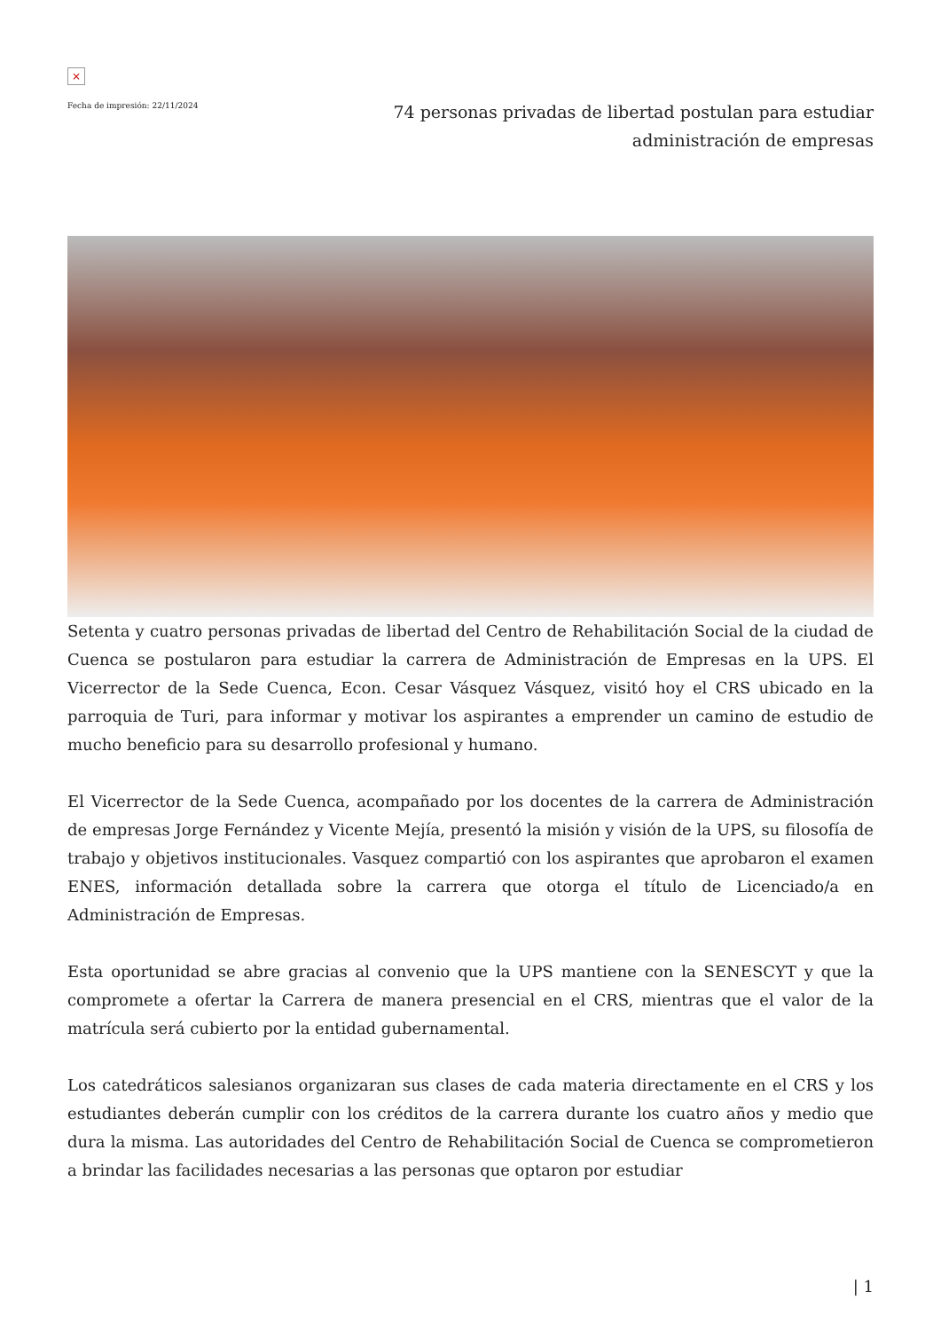×
Fecha de impresión: 22/11/2024
74 personas privadas de libertad postulan para estudiar administración de empresas
Setenta y cuatro personas privadas de libertad del Centro de Rehabilitación Social de la ciudad de Cuenca se postularon para estudiar la carrera de Administración de Empresas en la UPS. El Vicerrector de la Sede Cuenca, Econ. Cesar Vásquez Vásquez, visitó hoy el CRS ubicado en la parroquia de Turi, para informar y motivar los aspirantes a emprender un camino de estudio de mucho beneficio para su desarrollo profesional y humano.
El Vicerrector de la Sede Cuenca, acompañado por los docentes de la carrera de Administración de empresas Jorge Fernández y Vicente Mejía, presentó la misión y visión de la UPS, su filosofía de trabajo y objetivos institucionales. Vasquez compartió con los aspirantes que aprobaron el examen ENES, información detallada sobre la carrera que otorga el título de Licenciado/a en Administración de Empresas.
Esta oportunidad se abre gracias al convenio que la UPS mantiene con la SENESCYT y que la compromete a ofertar la Carrera de manera presencial en el CRS, mientras que el valor de la matrícula será cubierto por la entidad gubernamental.
Los catedráticos salesianos organizaran sus clases de cada materia directamente en el CRS y los estudiantes deberán cumplir con los créditos de la carrera durante los cuatro años y medio que dura la misma. Las autoridades del Centro de Rehabilitación Social de Cuenca se comprometieron a brindar las facilidades necesarias a las personas que optaron por estudiar
| 1